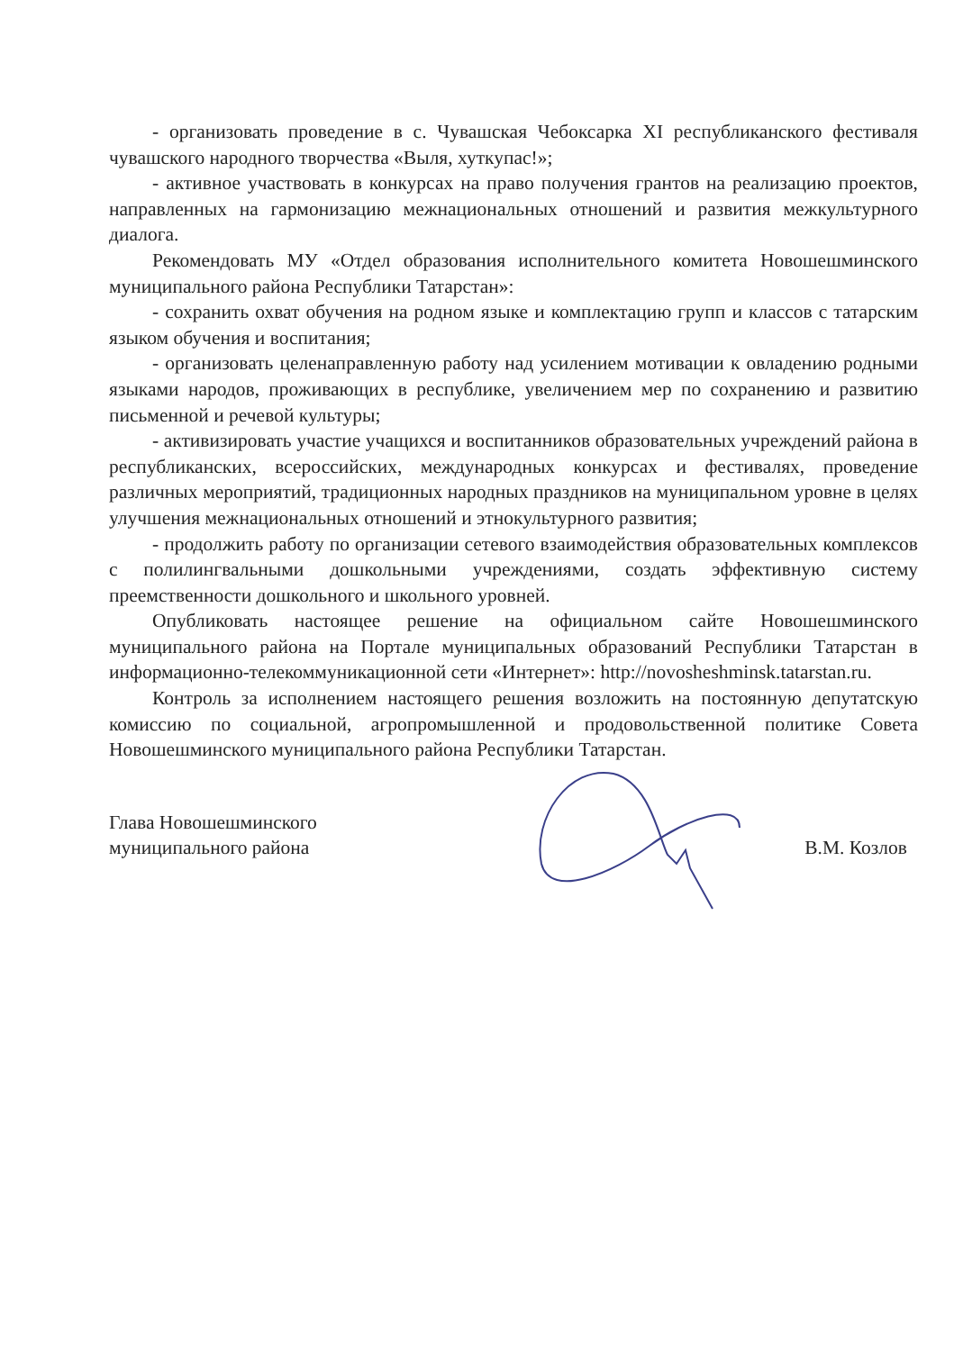- организовать проведение в с. Чувашская Чебоксарка XI республиканского фестиваля чувашского народного творчества «Выля, хуткупас!»;
- активное участвовать в конкурсах на право получения грантов на реализацию проектов, направленных на гармонизацию межнациональных отношений и развития межкультурного диалога.
Рекомендовать МУ «Отдел образования исполнительного комитета Новошешминского муниципального района Республики Татарстан»:
- сохранить охват обучения на родном языке и комплектацию групп и классов с татарским языком обучения и воспитания;
- организовать целенаправленную работу над усилением мотивации к овладению родными языками народов, проживающих в республике, увеличением мер по сохранению и развитию письменной и речевой культуры;
- активизировать участие учащихся и воспитанников образовательных учреждений района в республиканских, всероссийских, международных конкурсах и фестивалях, проведение различных мероприятий, традиционных народных праздников на муниципальном уровне в целях улучшения межнациональных отношений и этнокультурного развития;
- продолжить работу по организации сетевого взаимодействия образовательных комплексов с полилингвальными дошкольными учреждениями, создать эффективную систему преемственности дошкольного и школьного уровней.
Опубликовать настоящее решение на официальном сайте Новошешминского муниципального района на Портале муниципальных образований Республики Татарстан в информационно-телекоммуникационной сети «Интернет»: http://novosheshminsk.tatarstan.ru.
Контроль за исполнением настоящего решения возложить на постоянную депутатскую комиссию по социальной, агропромышленной и продовольственной политике Совета Новошешминского муниципального района Республики Татарстан.
Глава Новошешминского
муниципального района
В.М. Козлов